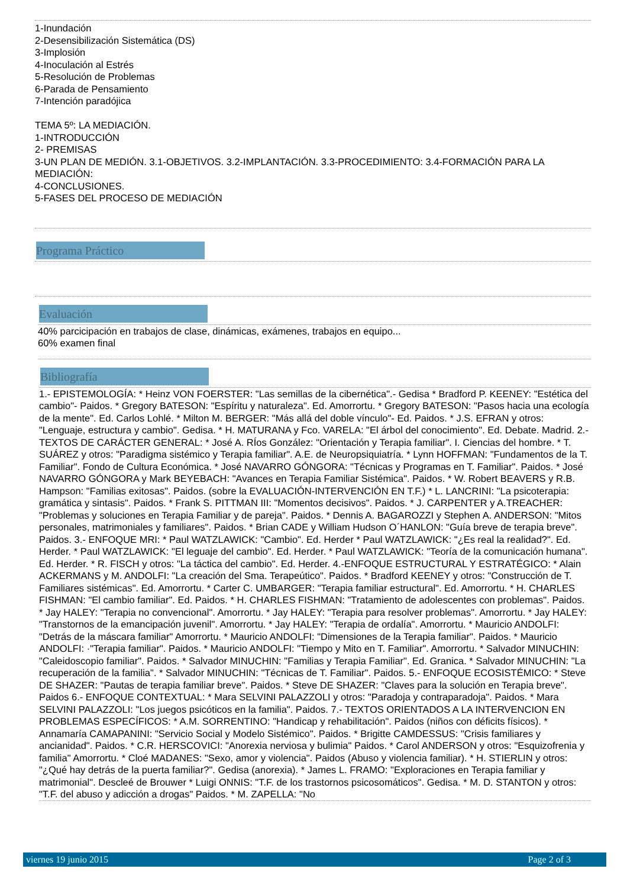1-Inundación
2-Desensibilización Sistemática (DS)
3-Implosión
4-Inoculación al Estrés
5-Resolución de Problemas
6-Parada de Pensamiento
7-Intención paradójica
TEMA 5º: LA MEDIACIÓN.
1-INTRODUCCIÓN
2- PREMISAS
3-UN PLAN DE MEDIÓN. 3.1-OBJETIVOS. 3.2-IMPLANTACIÓN. 3.3-PROCEDIMIENTO: 3.4-FORMACIÓN PARA LA MEDIACIÓN:
4-CONCLUSIONES.
5-FASES DEL PROCESO DE MEDIACIÓN
Programa Práctico
Evaluación
40% parcicipación en trabajos de clase, dinámicas, exámenes, trabajos en equipo...
60% examen final
Bibliografía
1.- EPISTEMOLOGÍA: * Heinz VON FOERSTER: "Las semillas de la cibernética".- Gedisa * Bradford P. KEENEY: "Estética del cambio"- Paidos. * Gregory BATESON: "Espíritu y naturaleza". Ed. Amorrortu. * Gregory BATESON: "Pasos hacia una ecología de la mente". Ed. Carlos Lohlé. * Milton M. BERGER: "Más allá del doble vínculo"- Ed. Paidos. * J.S. EFRAN y otros: "Lenguaje, estructura y cambio". Gedisa. * H. MATURANA y Fco. VARELA: "El árbol del conocimiento". Ed. Debate. Madrid. 2.- TEXTOS DE CARÁCTER GENERAL: * José A. RÍos González: "Orientación y Terapia familiar". I. Ciencias del hombre. * T. SUÁREZ y otros: "Paradigma sistémico y Terapia familiar". A.E. de Neuropsiquiatría. * Lynn HOFFMAN: "Fundamentos de la T. Familiar". Fondo de Cultura Económica. * José NAVARRO GÓNGORA: "Técnicas y Programas en T. Familiar". Paidos. * José NAVARRO GÓNGORA y Mark BEYEBACH: "Avances en Terapia Familiar Sistémica". Paidos. * W. Robert BEAVERS y R.B. Hampson: "Familias exitosas". Paidos. (sobre la EVALUACIÓN-INTERVENCIÓN EN T.F.) * L. LANCRINI: "La psicoterapia: gramática y sintasis". Paidos. * Frank S. PITTMAN III: "Momentos decisivos". Paidos. * J. CARPENTER y A.TREACHER: "Problemas y soluciones en Terapia Familiar y de pareja". Paidos. * Dennis A. BAGAROZZI y Stephen A. ANDERSON: "Mitos personales, matrimoniales y familiares". Paidos. * Brian CADE y William Hudson O´HANLON: "Guía breve de terapia breve". Paidos. 3.- ENFOQUE MRI: * Paul WATZLAWICK: "Cambio". Ed. Herder * Paul WATZLAWICK: "¿Es real la realidad?". Ed. Herder. * Paul WATZLAWICK: "El leguaje del cambio". Ed. Herder. * Paul WATZLAWICK: "Teoría de la comunicación humana". Ed. Herder. * R. FISCH y otros: "La táctica del cambio". Ed. Herder. 4.-ENFOQUE ESTRUCTURAL Y ESTRATÉGICO: * Alain ACKERMANS y M. ANDOLFI: "La creación del Sma. Terapeútico". Paidos. * Bradford KEENEY y otros: "Construcción de T. Familiares sistémicas". Ed. Amorrortu. * Carter C. UMBARGER: "Terapia familiar estructural". Ed. Amorrortu. * H. CHARLES FISHMAN: "El cambio familiar". Ed. Paidos. * H. CHARLES FISHMAN: "Tratamiento de adolescentes con problemas". Paidos. * Jay HALEY: "Terapia no convencional". Amorrortu. * Jay HALEY: "Terapia para resolver problemas". Amorrortu. * Jay HALEY: "Transtornos de la emancipación juvenil". Amorrortu. * Jay HALEY: "Terapia de ordalía". Amorrortu. * Mauricio ANDOLFI: "Detrás de la máscara familiar" Amorrortu. * Mauricio ANDOLFI: "Dimensiones de la Terapia familiar". Paidos. * Mauricio ANDOLFI: ·"Terapia familiar". Paidos. * Mauricio ANDOLFI: "Tiempo y Mito en T. Familiar". Amorrortu. * Salvador MINUCHIN: "Caleidoscopio familiar". Paidos. * Salvador MINUCHIN: "Familias y Terapia Familiar". Ed. Granica. * Salvador MINUCHIN: "La recuperación de la familia". * Salvador MINUCHIN: "Técnicas de T. Familiar". Paidos. 5.- ENFOQUE ECOSISTÉMICO: * Steve DE SHAZER: "Pautas de terapia familiar breve". Paidos. * Steve DE SHAZER: "Claves para la solución en Terapia breve". Paidos 6.- ENFOQUE CONTEXTUAL: * Mara SELVINI PALAZZOLI y otros: "Paradoja y contraparadoja". Paidos. * Mara SELVINI PALAZZOLI: "Los juegos psicóticos en la familia". Paidos. 7.- TEXTOS ORIENTADOS A LA INTERVENCION EN PROBLEMAS ESPECÍFICOS: * A.M. SORRENTINO: "Handicap y rehabilitación". Paidos (niños con déficits físicos). * Annamaría CAMAPANINI: "Servicio Social y Modelo Sistémico". Paidos. * Brigitte CAMDESSUS: "Crisis familiares y ancianidad". Paidos. * C.R. HERSCOVICI: "Anorexia nerviosa y bulimia" Paidos. * Carol ANDERSON y otros: "Esquizofrenia y familia" Amorrortu. * Cloé MADANES: "Sexo, amor y violencia". Paidos (Abuso y violencia familiar). * H. STIERLIN y otros: "¿Qué hay detrás de la puerta familiar?". Gedisa (anorexia). * James L. FRAMO: "Exploraciones en Terapia familiar y matrimonial". Descleé de Brouwer * Luigi ONNIS: "T.F. de los trastornos psicosomáticos". Gedisa. * M. D. STANTON y otros: "T.F. del abuso y adicción a drogas" Paidos. * M. ZAPELLA: "No
viernes 19 junio 2015 Page 2 of 3